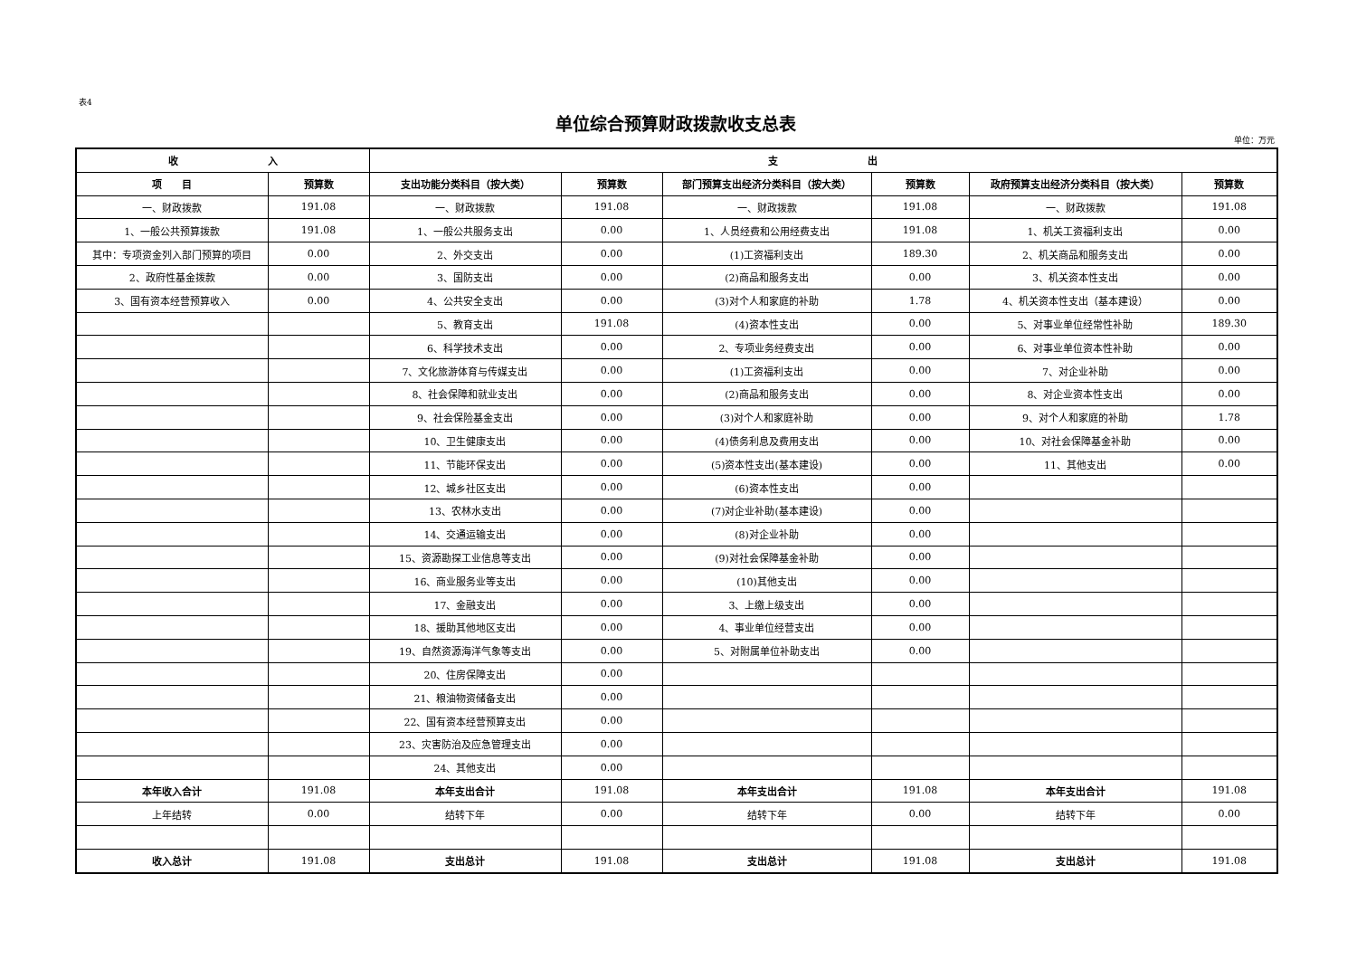表4
单位综合预算财政拨款收支总表
单位：万元
| 收 入 | | 支 出 | | | | | |
| --- | --- | --- | --- | --- | --- | --- | --- |
| 项 目 | 预算数 | 支出功能分类科目（按大类） | 预算数 | 部门预算支出经济分类科目（按大类） | 预算数 | 政府预算支出经济分类科目（按大类） | 预算数 |
| 一、财政拨款 | 191.08 | 一、财政拨款 | 191.08 | 一、财政拨款 | 191.08 | 一、财政拨款 | 191.08 |
| 1、一般公共预算拨款 | 191.08 | 1、一般公共服务支出 | 0.00 | 1、人员经费和公用经费支出 | 191.08 | 1、机关工资福利支出 | 0.00 |
| 其中：专项资金列入部门预算的项目 | 0.00 | 2、外交支出 | 0.00 | (1)工资福利支出 | 189.30 | 2、机关商品和服务支出 | 0.00 |
| 2、政府性基金拨款 | 0.00 | 3、国防支出 | 0.00 | (2)商品和服务支出 | 0.00 | 3、机关资本性支出 | 0.00 |
| 3、国有资本经营预算收入 | 0.00 | 4、公共安全支出 | 0.00 | (3)对个人和家庭的补助 | 1.78 | 4、机关资本性支出（基本建设） | 0.00 |
| | | 5、教育支出 | 191.08 | (4)资本性支出 | 0.00 | 5、对事业单位经常性补助 | 189.30 |
| | | 6、科学技术支出 | 0.00 | 2、专项业务经费支出 | 0.00 | 6、对事业单位资本性补助 | 0.00 |
| | | 7、文化旅游体育与传媒支出 | 0.00 | (1)工资福利支出 | 0.00 | 7、对企业补助 | 0.00 |
| | | 8、社会保障和就业支出 | 0.00 | (2)商品和服务支出 | 0.00 | 8、对企业资本性支出 | 0.00 |
| | | 9、社会保险基金支出 | 0.00 | (3)对个人和家庭补助 | 0.00 | 9、对个人和家庭的补助 | 1.78 |
| | | 10、卫生健康支出 | 0.00 | (4)债务利息及费用支出 | 0.00 | 10、对社会保障基金补助 | 0.00 |
| | | 11、节能环保支出 | 0.00 | (5)资本性支出(基本建设) | 0.00 | 11、其他支出 | 0.00 |
| | | 12、城乡社区支出 | 0.00 | (6)资本性支出 | 0.00 | | |
| | | 13、农林水支出 | 0.00 | (7)对企业补助(基本建设) | 0.00 | | |
| | | 14、交通运输支出 | 0.00 | (8)对企业补助 | 0.00 | | |
| | | 15、资源勘探工业信息等支出 | 0.00 | (9)对社会保障基金补助 | 0.00 | | |
| | | 16、商业服务业等支出 | 0.00 | (10)其他支出 | 0.00 | | |
| | | 17、金融支出 | 0.00 | 3、上缴上级支出 | 0.00 | | |
| | | 18、援助其他地区支出 | 0.00 | 4、事业单位经营支出 | 0.00 | | |
| | | 19、自然资源海洋气象等支出 | 0.00 | 5、对附属单位补助支出 | 0.00 | | |
| | | 20、住房保障支出 | 0.00 | | | | |
| | | 21、粮油物资储备支出 | 0.00 | | | | |
| | | 22、国有资本经营预算支出 | 0.00 | | | | |
| | | 23、灾害防治及应急管理支出 | 0.00 | | | | |
| | | 24、其他支出 | 0.00 | | | | |
| 本年收入合计 | 191.08 | 本年支出合计 | 191.08 | 本年支出合计 | 191.08 | 本年支出合计 | 191.08 |
| 上年结转 | 0.00 | 结转下年 | 0.00 | 结转下年 | 0.00 | 结转下年 | 0.00 |
| 收入总计 | 191.08 | 支出总计 | 191.08 | 支出总计 | 191.08 | 支出总计 | 191.08 |